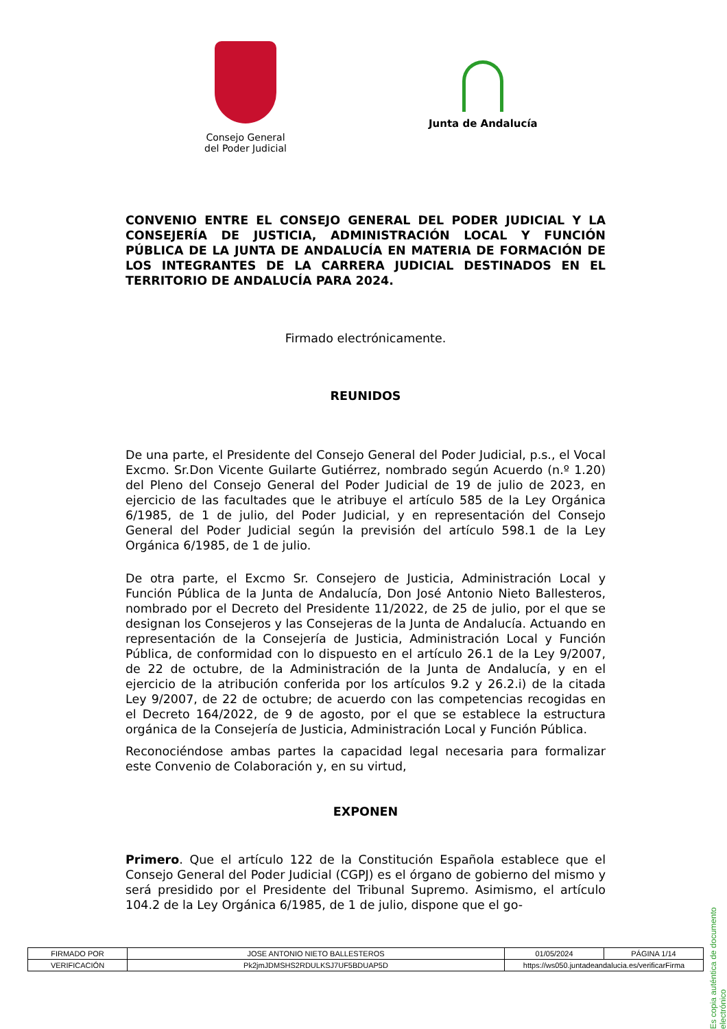Consejo General
del Poder Judicial
Junta de Andalucía
CONVENIO ENTRE EL CONSEJO GENERAL DEL PODER JUDICIAL Y LA CONSEJERÍA DE JUSTICIA, ADMINISTRACIÓN LOCAL Y FUNCIÓN PÚBLICA DE LA JUNTA DE ANDALUCÍA EN MATERIA DE FORMACIÓN DE LOS INTEGRANTES DE LA CARRERA JUDICIAL DESTINADOS EN EL TERRITORIO DE ANDALUCÍA PARA 2024.
Firmado electrónicamente.
REUNIDOS
De una parte, el Presidente del Consejo General del Poder Judicial, p.s., el Vocal Excmo. Sr.Don Vicente Guilarte Gutiérrez, nombrado según Acuerdo (n.º 1.20) del Pleno del Consejo General del Poder Judicial de 19 de julio de 2023, en ejercicio de las facultades que le atribuye el artículo 585 de la Ley Orgánica 6/1985, de 1 de julio, del Poder Judicial, y en representación del Consejo General del Poder Judicial según la previsión del artículo 598.1 de la Ley Orgánica 6/1985, de 1 de julio.
De otra parte, el Excmo Sr. Consejero de Justicia, Administración Local y Función Pública de la Junta de Andalucía, Don José Antonio Nieto Ballesteros, nombrado por el Decreto del Presidente 11/2022, de 25 de julio, por el que se designan los Consejeros y las Consejeras de la Junta de Andalucía. Actuando en representación de la Consejería de Justicia, Administración Local y Función Pública, de conformidad con lo dispuesto en el artículo 26.1 de la Ley 9/2007, de 22 de octubre, de la Administración de la Junta de Andalucía, y en el ejercicio de la atribución conferida por los artículos 9.2 y 26.2.i) de la citada Ley 9/2007, de 22 de octubre; de acuerdo con las competencias recogidas en el Decreto 164/2022, de 9 de agosto, por el que se establece la estructura orgánica de la Consejería de Justicia, Administración Local y Función Pública.
Reconociéndose ambas partes la capacidad legal necesaria para formalizar este Convenio de Colaboración y, en su virtud,
EXPONEN
Primero. Que el artículo 122 de la Constitución Española establece que el Consejo General del Poder Judicial (CGPJ) es el órgano de gobierno del mismo y será presidido por el Presidente del Tribunal Supremo. Asimismo, el artículo 104.2 de la Ley Orgánica 6/1985, de 1 de julio, dispone que el go-
Es copia auténtica de documento electrónico
| FIRMADO POR | JOSE ANTONIO NIETO BALLESTEROS | | 01/05/2024 | PÁGINA 1/14 |
| VERIFICACIÓN | Pk2jmJDMSHS2RDULKSJ7UF5BDUAP5D | https://ws050.juntadeandalucia.es/verificarFirma | | |